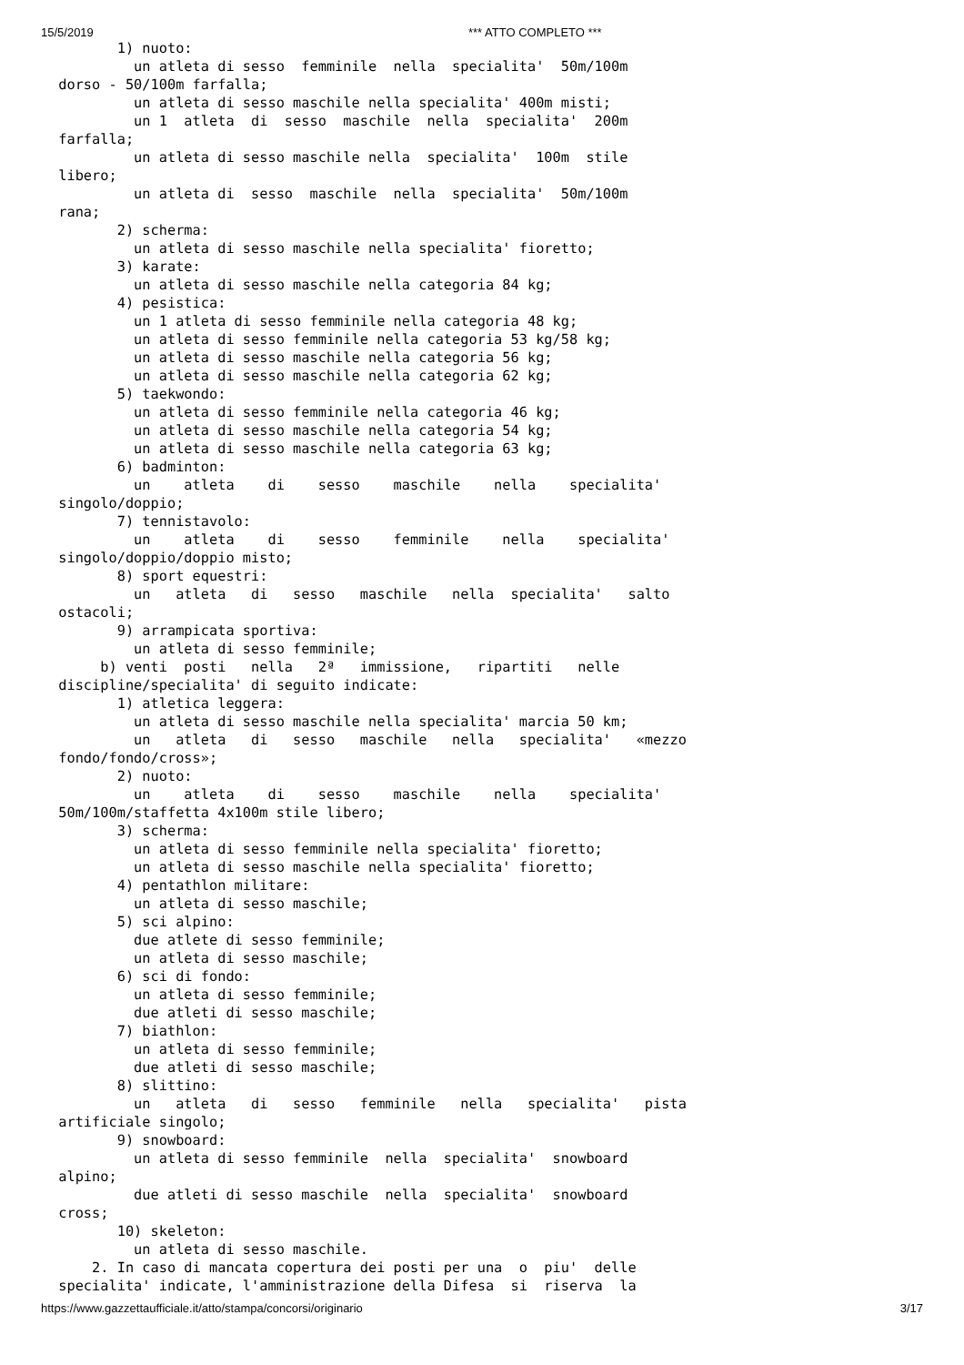15/5/2019 *** ATTO COMPLETO ***
        1) nuoto: 
          un atleta di sesso  femminile  nella  specialita'  50m/100m
 dorso - 50/100m farfalla; 
          un atleta di sesso maschile nella specialita' 400m misti; 
          un 1  atleta  di  sesso  maschile  nella  specialita'  200m
 farfalla; 
          un atleta di sesso maschile nella  specialita'  100m  stile
 libero; 
          un atleta di  sesso  maschile  nella  specialita'  50m/100m
 rana; 
        2) scherma: 
          un atleta di sesso maschile nella specialita' fioretto; 
        3) karate: 
          un atleta di sesso maschile nella categoria 84 kg; 
        4) pesistica: 
          un 1 atleta di sesso femminile nella categoria 48 kg; 
          un atleta di sesso femminile nella categoria 53 kg/58 kg; 
          un atleta di sesso maschile nella categoria 56 kg; 
          un atleta di sesso maschile nella categoria 62 kg; 
        5) taekwondo: 
          un atleta di sesso femminile nella categoria 46 kg; 
          un atleta di sesso maschile nella categoria 54 kg; 
          un atleta di sesso maschile nella categoria 63 kg; 
        6) badminton: 
          un    atleta    di    sesso    maschile    nella    specialita'
 singolo/doppio; 
        7) tennistavolo: 
          un    atleta    di    sesso    femminile    nella    specialita'
 singolo/doppio/doppio misto; 
        8) sport equestri: 
          un   atleta   di   sesso   maschile   nella  specialita'   salto
 ostacoli; 
        9) arrampicata sportiva: 
          un atleta di sesso femminile; 
      b) venti  posti   nella   2ª   immissione,   ripartiti   nelle
 discipline/specialita' di seguito indicate: 
        1) atletica leggera: 
          un atleta di sesso maschile nella specialita' marcia 50 km; 
          un   atleta   di   sesso   maschile   nella   specialita'   «mezzo
 fondo/fondo/cross»; 
        2) nuoto: 
          un    atleta    di    sesso    maschile    nella    specialita'
 50m/100m/staffetta 4x100m stile libero; 
        3) scherma: 
          un atleta di sesso femminile nella specialita' fioretto; 
          un atleta di sesso maschile nella specialita' fioretto; 
        4) pentathlon militare: 
          un atleta di sesso maschile; 
        5) sci alpino: 
          due atlete di sesso femminile; 
          un atleta di sesso maschile; 
        6) sci di fondo: 
          un atleta di sesso femminile; 
          due atleti di sesso maschile; 
        7) biathlon: 
          un atleta di sesso femminile; 
          due atleti di sesso maschile; 
        8) slittino: 
          un   atleta   di   sesso   femminile   nella   specialita'   pista
 artificiale singolo; 
        9) snowboard: 
          un atleta di sesso femminile  nella  specialita'  snowboard
 alpino; 
          due atleti di sesso maschile  nella  specialita'  snowboard
 cross; 
        10) skeleton: 
          un atleta di sesso maschile. 
     2. In caso di mancata copertura dei posti per una  o  piu'  delle
 specialita' indicate, l'amministrazione della Difesa  si  riserva  la
https://www.gazzettaufficiale.it/atto/stampa/concorsi/originario 3/17